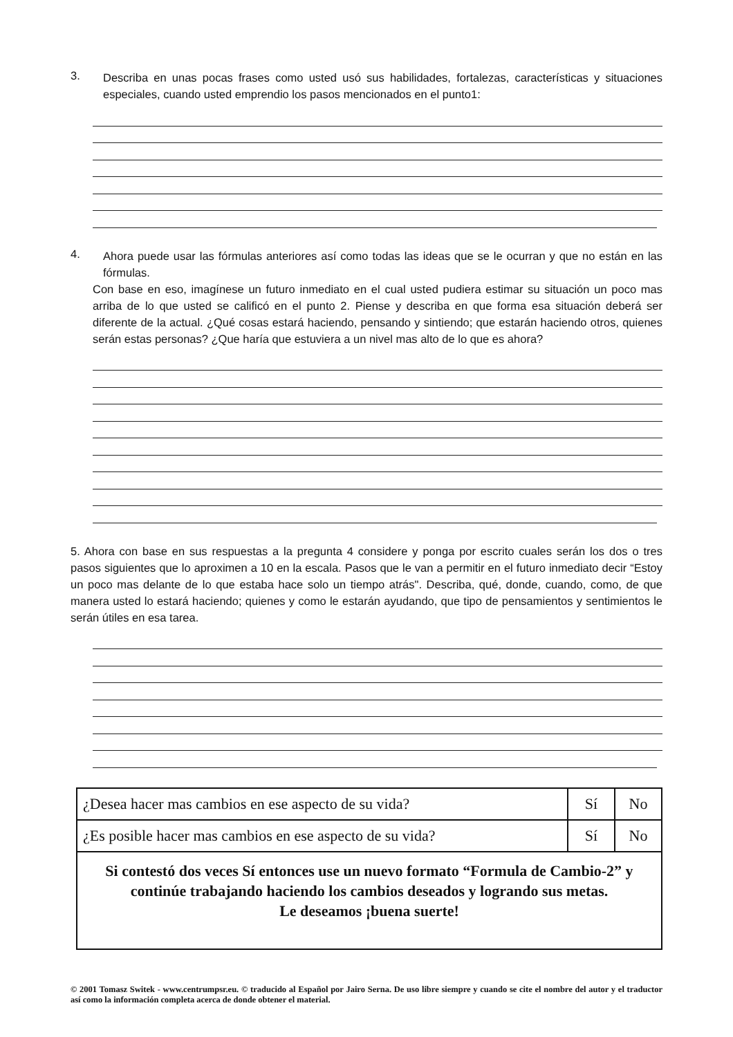3.
Describa en unas pocas frases como usted usó sus habilidades, fortalezas, características y situaciones especiales, cuando usted emprendio los pasos mencionados en el punto1:
4.
Ahora puede usar las fórmulas anteriores así como todas las ideas que se le ocurran y que no están en las fórmulas.
Con base en eso, imagínese un futuro inmediato en el cual usted pudiera estimar su situación un poco mas arriba de lo que usted se calificó en el punto 2. Piense y describa en que forma esa situación deberá ser diferente de la actual. ¿Qué cosas estará haciendo, pensando y sintiendo; que estarán haciendo otros, quienes serán estas personas? ¿Que haría que estuviera a un nivel mas alto de lo que es ahora?
5. Ahora con base en sus respuestas a la pregunta 4 considere y ponga por escrito cuales serán los dos o tres pasos siguientes que lo aproximen a 10 en la escala. Pasos que le van a permitir en el futuro inmediato decir “Estoy un poco mas delante de lo que estaba hace solo un tiempo atrás". Describa, qué, donde, cuando, como, de que manera usted lo estará haciendo; quienes y como le estarán ayudando, que tipo de pensamientos y sentimientos le serán útiles en esa tarea.
| ¿Desea hacer mas cambios en ese aspecto de su vida? | Sí | No |
| ¿Es posible hacer mas cambios en ese aspecto de su vida? | Sí | No |
| Si contestó dos veces Sí entonces use un nuevo formato “Formula de Cambio-2” y continúe trabajando haciendo los cambios deseados y logrando sus metas. Le deseamos ¡buena suerte! | | |
© 2001 Tomasz Switek - www.centrumpsr.eu. © traducido al Español por Jairo Serna. De uso libre siempre y cuando se cite el nombre del autor y el traductor así como la información completa acerca de donde obtener el material.